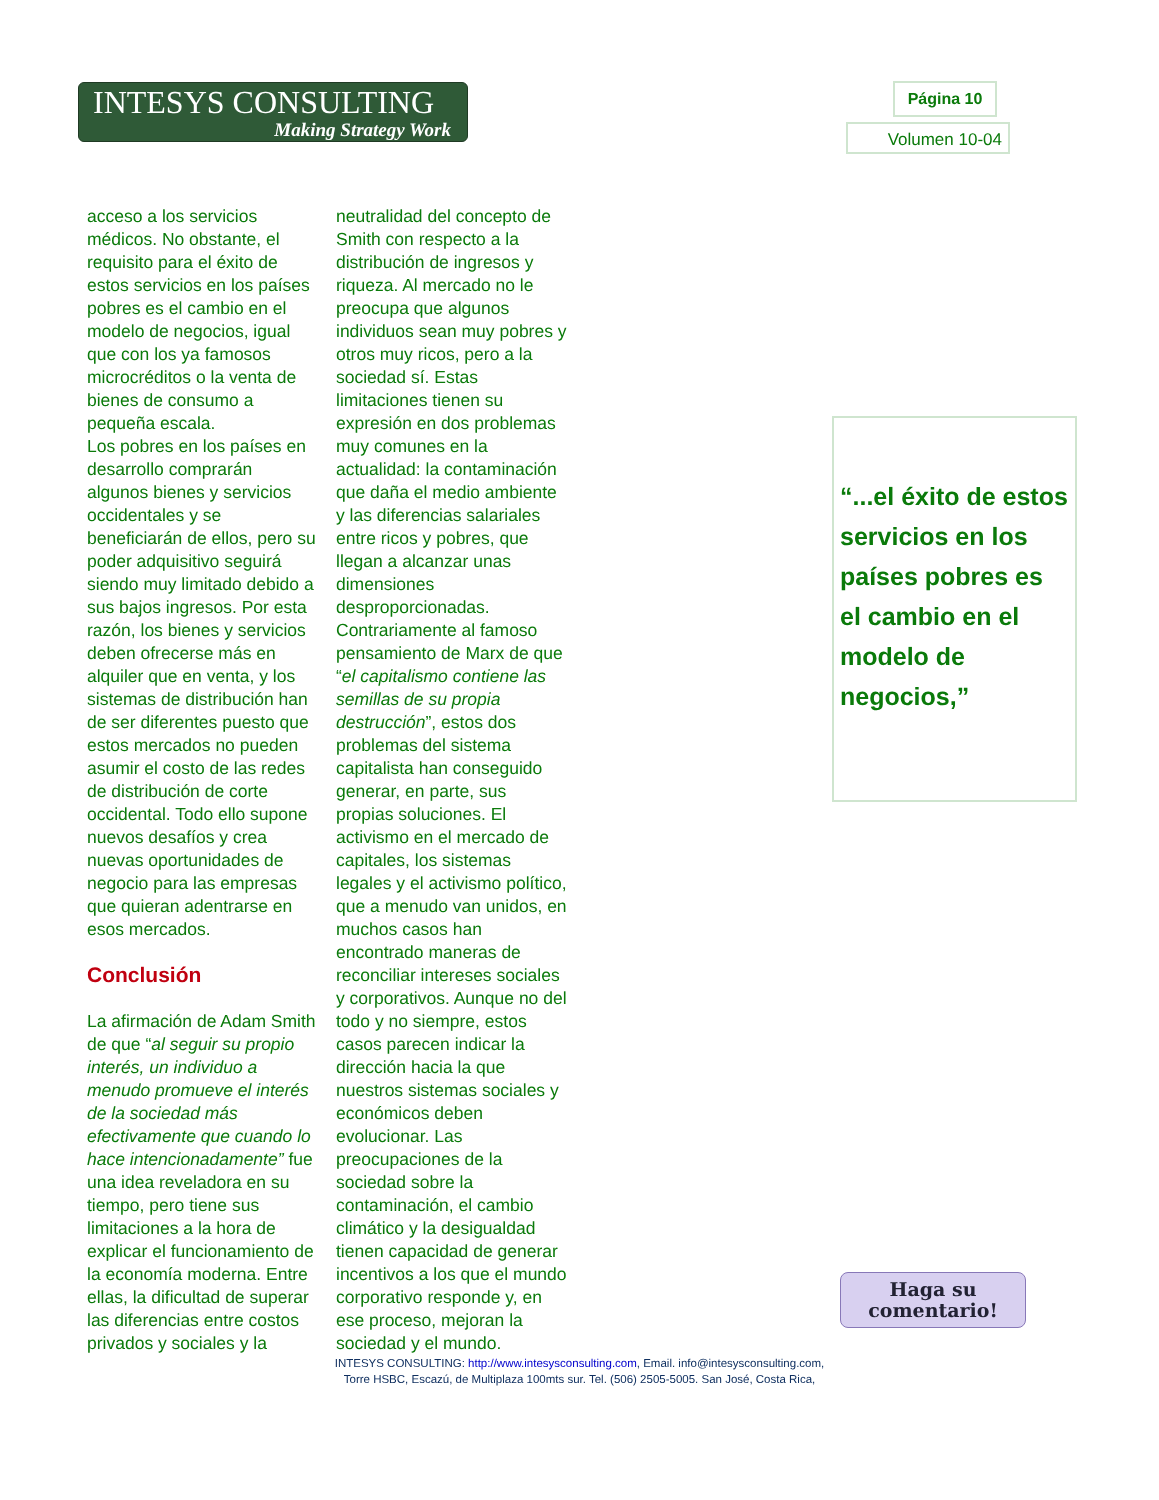INTESYS CONSULTING
Making Strategy Work
Página 10
Volumen 10-04
acceso a los servicios médicos. No obstante, el requisito para el éxito de estos servicios en los países pobres es el cambio en el modelo de negocios, igual que con los ya famosos microcréditos o la venta de bienes de consumo a pequeña escala.
Los pobres en los países en desarrollo comprarán algunos bienes y servicios occidentales y se beneficiarán de ellos, pero su poder adquisitivo seguirá siendo muy limitado debido a sus bajos ingresos. Por esta razón, los bienes y servicios deben ofrecerse más en alquiler que en venta, y los sistemas de distribución han de ser diferentes puesto que estos mercados no pueden asumir el costo de las redes de distribución de corte occidental. Todo ello supone nuevos desafíos y crea nuevas oportunidades de negocio para las empresas que quieran adentrarse en esos mercados.
Conclusión
La afirmación de Adam Smith de que “al seguir su propio interés, un individuo a menudo promueve el interés de la sociedad más efectivamente que cuando lo hace intencionadamente” fue una idea reveladora en su tiempo, pero tiene sus limitaciones a la hora de explicar el funcionamiento de la economía moderna. Entre ellas, la dificultad de superar las diferencias entre costos privados y sociales y la neutralidad del concepto de Smith con respecto a la distribución de ingresos y riqueza. Al mercado no le preocupa que algunos individuos sean muy pobres y otros muy ricos, pero a la sociedad sí. Estas limitaciones tienen su expresión en dos problemas muy comunes en la actualidad: la contaminación que daña el medio ambiente y las diferencias salariales entre ricos y pobres, que llegan a alcanzar unas dimensiones desproporcionadas. Contrariamente al famoso pensamiento de Marx de que “el capitalismo contiene las semillas de su propia destrucción”, estos dos problemas del sistema capitalista han conseguido generar, en parte, sus propias soluciones. El activismo en el mercado de capitales, los sistemas legales y el activismo político, que a menudo van unidos, en muchos casos han encontrado maneras de reconciliar intereses sociales y corporativos. Aunque no del todo y no siempre, estos casos parecen indicar la dirección hacia la que nuestros sistemas sociales y económicos deben evolucionar. Las preocupaciones de la sociedad sobre la contaminación, el cambio climático y la desigualdad tienen capacidad de generar incentivos a los que el mundo corporativo responde y, en ese proceso, mejoran la sociedad y el mundo.
“...el éxito de estos servicios en los países pobres es el cambio en el modelo de negocios,”
Haga su
comentario!
INTESYS CONSULTING: http://www.intesysconsulting.com, Email. info@intesysconsulting.com,
Torre HSBC, Escazú, de Multiplaza 100mts sur. Tel. (506) 2505-5005. San José, Costa Rica,